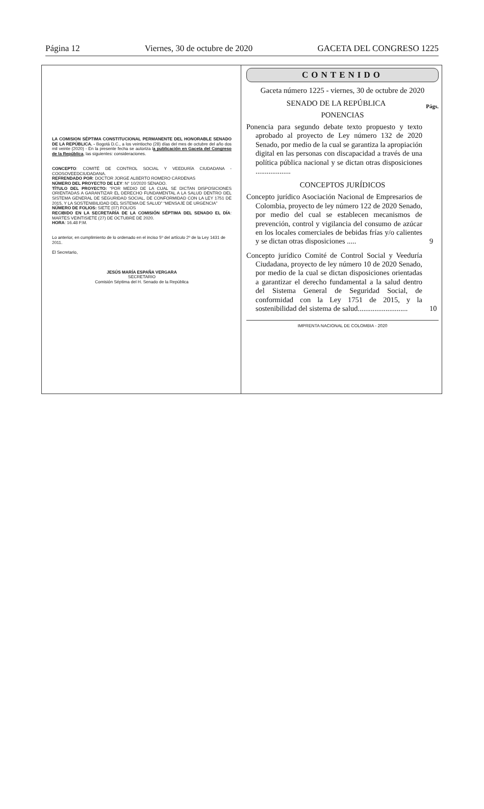Página 12 Viernes, 30 de octubre de 2020 GACETA DEL CONGRESO 1225
LA COMISION SÉPTIMA CONSTITUCIONAL PERMANENTE DEL HONORABLE SENADO DE LA REPÚBLICA. - Bogotá D.C., a los veintiocho (28) días del mes de octubre del año dos mil veinte (2020) - En la presente fecha se autoriza la publicación en Gaceta del Congreso de la República, las siguientes: consideraciones.
CONCEPTO: COMITÉ DE CONTROL SOCIAL Y VEEDURÍA CIUDADANA - COOSOVEEDCIUDADANA.
REFRENDADO POR: DOCTOR JORGE ALBERTO ROMERO CÁRDENAS
NÚMERO DEL PROYECTO DE LEY: N° 10/2020 SENADO.
TÍTULO DEL PROYECTO: “POR MEDIO DE LA CUAL SE DICTAN DISPOSICIONES ORIENTADAS A GARANTIZAR EL DERECHO FUNDAMENTAL A LA SALUD DENTRO DEL SISTEMA GENERAL DE SEGURIDAD SOCIAL, DE CONFORMIDAD CON LA LEY 1751 DE 2015, Y LA SOSTENIBILIDAD DEL SISTEMA DE SALUD” “MENSAJE DE URGENCIA”
NÚMERO DE FOLIOS: SIETE (07) FOLIOS
RECIBIDO EN LA SECRETARÍA DE LA COMISIÓN SÉPTIMA DEL SENADO EL DÍA: MARTES VEINTISIETE (27) DE OCTUBRE DE 2020.
HORA: 16.48 P.M.
Lo anterior, en cumplimiento de lo ordenado en el inciso 5º del artículo 2º de la Ley 1431 de 2011.
El Secretario,
JESÚS MARÍA ESPAÑA VERGARA
SECRETARIO
Comisión Séptima del H. Senado de la República
CONTENIDO
Gaceta número 1225 - viernes, 30 de octubre de 2020
SENADO DE LA REPÚBLICA Págs.
PONENCIAS
Ponencia para segundo debate texto propuesto y texto aprobado al proyecto de Ley número 132 de 2020 Senado, por medio de la cual se garantiza la apropiación digital en las personas con discapacidad a través de una política pública nacional y se dictan otras disposiciones ...................
CONCEPTOS JURÍDICOS
Concepto jurídico Asociación Nacional de Empresarios de Colombia, proyecto de ley número 122 de 2020 Senado, por medio del cual se establecen mecanismos de prevención, control y vigilancia del consumo de azúcar en los locales comerciales de bebidas frías y/o calientes y se dictan otras disposiciones .....
9
Concepto jurídico Comité de Control Social y Veeduría Ciudadana, proyecto de ley número 10 de 2020 Senado, por medio de la cual se dictan disposiciones orientadas a garantizar el derecho fundamental a la salud dentro del Sistema General de Seguridad Social, de conformidad con la Ley 1751 de 2015, y la sostenibilidad del sistema de salud...........................
10
IMPRENTA NACIONAL DE COLOMBIA - 2020